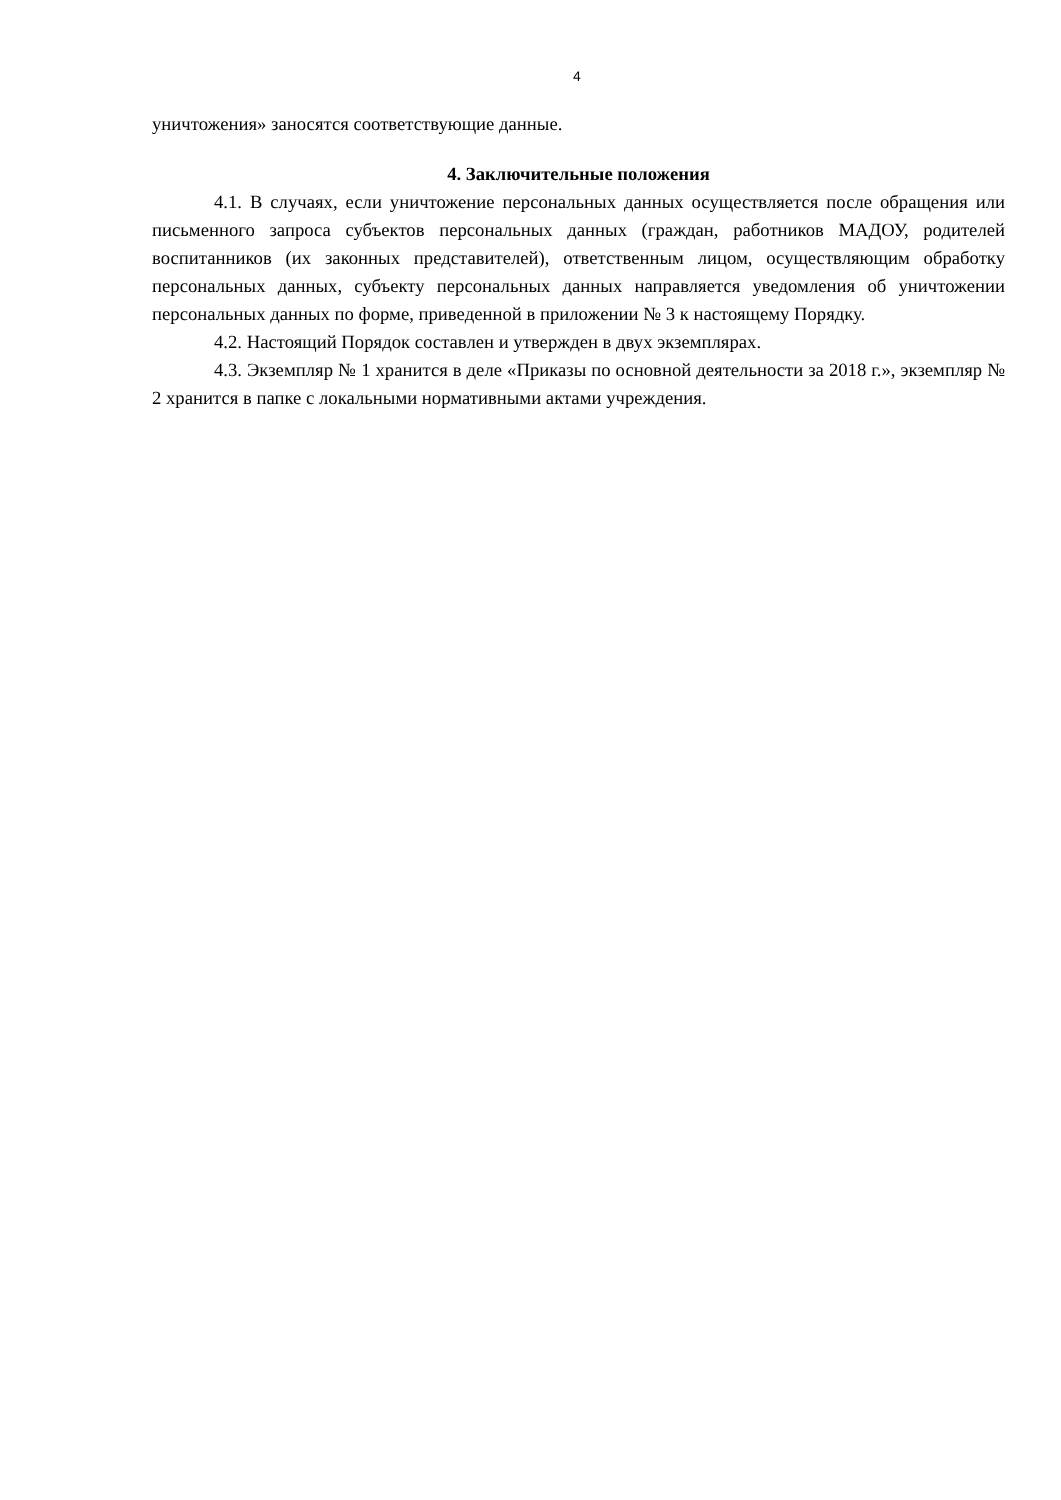4
уничтожения» заносятся соответствующие данные.
4. Заключительные положения
4.1. В случаях, если уничтожение персональных данных осуществляется после обращения или письменного запроса субъектов персональных данных (граждан, работников МАДОУ, родителей воспитанников (их законных представителей), ответственным лицом, осуществляющим обработку персональных данных, субъекту персональных данных направляется уведомления об уничтожении персональных данных по форме, приведенной в приложении № 3 к настоящему Порядку.
4.2. Настоящий Порядок составлен и утвержден в двух экземплярах.
4.3. Экземпляр № 1 хранится в деле «Приказы по основной деятельности за 2018 г.», экземпляр № 2 хранится в папке с локальными нормативными актами учреждения.